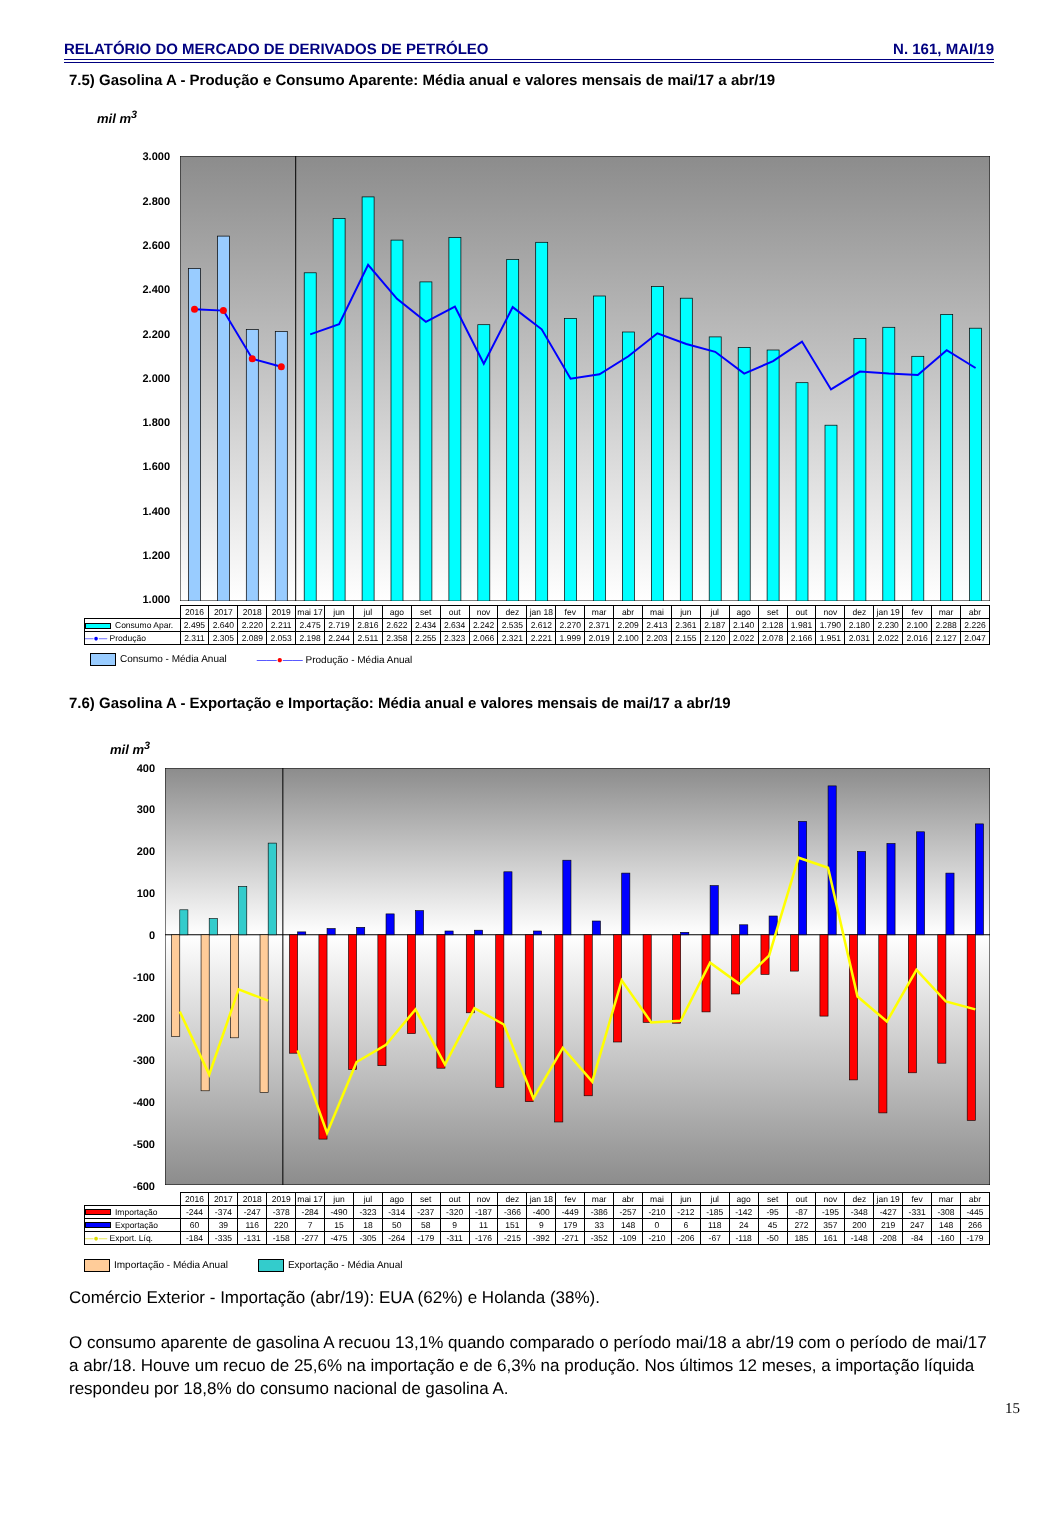RELATÓRIO DO MERCADO DE DERIVADOS DE PETRÓLEO N. 161, MAI/19
7.5) Gasolina A - Produção e Consumo Aparente: Média anual e valores mensais de mai/17 a abr/19
mil m<sup>3</sup>
3.000
2.800
2.600
2.400
2.200
2.000
1.800
1.600
1.400
1.200
1.000
| | 2016 | 2017 | 2018 | 2019 | mai 17 | jun | jul | ago | set | out | nov | dez | jan 18 | fev | mar | abr | mai | jun | jul | ago | set | out | nov | dez | jan 19 | fev | mar | abr |
| --- | --- | --- | --- | --- | --- | --- | --- | --- | --- | --- | --- | --- | --- | --- | --- | --- | --- | --- | --- | --- | --- | --- | --- | --- | --- | --- | --- | --- |
| Consumo Apar. | 2.495 | 2.640 | 2.220 | 2.211 | 2.475 | 2.719 | 2.816 | 2.622 | 2.434 | 2.634 | 2.242 | 2.535 | 2.612 | 2.270 | 2.371 | 2.209 | 2.413 | 2.361 | 2.187 | 2.140 | 2.128 | 1.981 | 1.790 | 2.180 | 2.230 | 2.100 | 2.288 | 2.226 |
| —●— Produção | 2.311 | 2.305 | 2.089 | 2.053 | 2.198 | 2.244 | 2.511 | 2.358 | 2.255 | 2.323 | 2.066 | 2.321 | 2.221 | 1.999 | 2.019 | 2.100 | 2.203 | 2.155 | 2.120 | 2.022 | 2.078 | 2.166 | 1.951 | 2.031 | 2.022 | 2.016 | 2.127 | 2.047 |
Consumo - Média Anual ——●—— Produção - Média Anual
7.6) Gasolina A - Exportação e Importação: Média anual e valores mensais de mai/17 a abr/19
mil m<sup>3</sup>
400
300
200
100
0
-100
-200
-300
-400
-500
-600
| | 2016 | 2017 | 2018 | 2019 | mai 17 | jun | jul | ago | set | out | nov | dez | jan 18 | fev | mar | abr | mai | jun | jul | ago | set | out | nov | dez | jan 19 | fev | mar | abr |
| --- | --- | --- | --- | --- | --- | --- | --- | --- | --- | --- | --- | --- | --- | --- | --- | --- | --- | --- | --- | --- | --- | --- | --- | --- | --- | --- | --- | --- |
| Importação | -244 | -374 | -247 | -378 | -284 | -490 | -323 | -314 | -237 | -320 | -187 | -366 | -400 | -449 | -386 | -257 | -210 | -212 | -185 | -142 | -95 | -87 | -195 | -348 | -427 | -331 | -308 | -445 |
| Exportação | 60 | 39 | 116 | 220 | 7 | 15 | 18 | 50 | 58 | 9 | 11 | 151 | 9 | 179 | 33 | 148 | 0 | 6 | 118 | 24 | 45 | 272 | 357 | 200 | 219 | 247 | 148 | 266 |
| —●— Export. Líq. | -184 | -335 | -131 | -158 | -277 | -475 | -305 | -264 | -179 | -311 | -176 | -215 | -392 | -271 | -352 | -109 | -210 | -206 | -67 | -118 | -50 | 185 | 161 | -148 | -208 | -84 | -160 | -179 |
Importação - Média Anual Exportação - Média Anual
Comércio Exterior - Importação (abr/19): EUA (62%) e Holanda (38%).
O consumo aparente de gasolina A recuou 13,1% quando comparado o período mai/18 a abr/19 com o período de mai/17 a abr/18. Houve um recuo de 25,6% na importação e de 6,3% na produção. Nos últimos 12 meses, a importação líquida respondeu por 18,8% do consumo nacional de gasolina A.
15